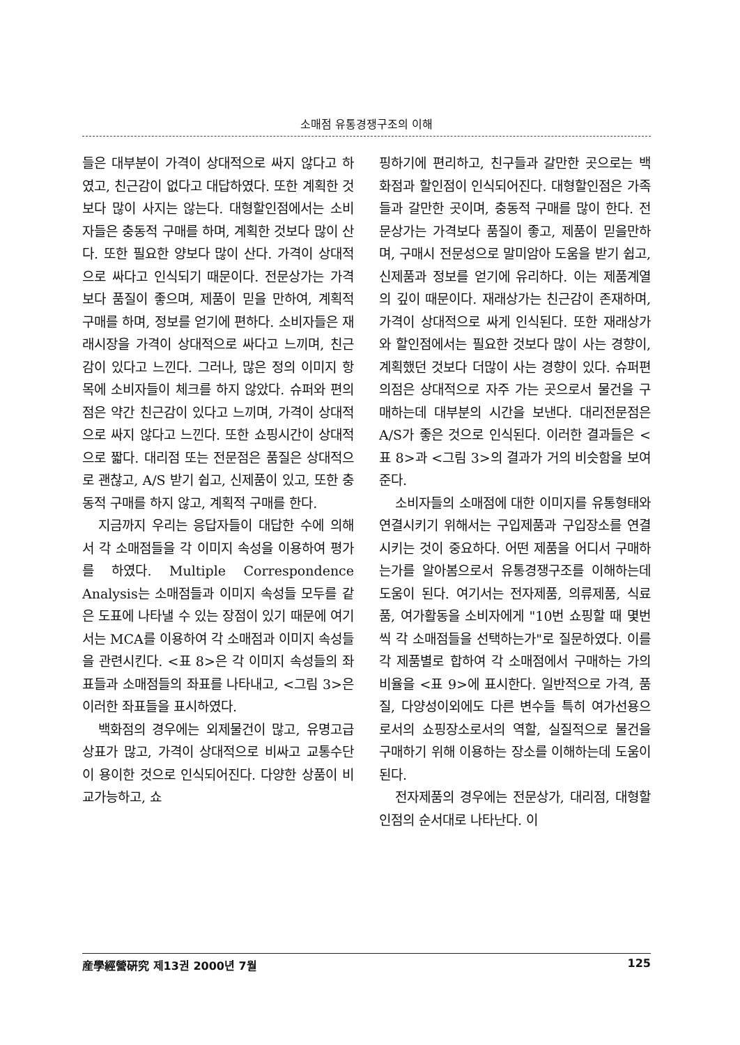소매점 유통경쟁구조의 이해
들은 대부분이 가격이 상대적으로 싸지 않다고 하였고, 친근감이 없다고 대답하였다. 또한 계획한 것 보다 많이 사지는 않는다. 대형할인점에서는 소비자들은 충동적 구매를 하며, 계획한 것보다 많이 산다. 또한 필요한 양보다 많이 산다. 가격이 상대적으로 싸다고 인식되기 때문이다. 전문상가는 가격보다 품질이 좋으며, 제품이 믿을 만하여, 계획적 구매를 하며, 정보를 얻기에 편하다. 소비자들은 재래시장을 가격이 상대적으로 싸다고 느끼며, 친근감이 있다고 느낀다. 그러나, 많은 정의 이미지 항목에 소비자들이 체크를 하지 않았다. 슈퍼와 편의점은 약간 친근감이 있다고 느끼며, 가격이 상대적으로 싸지 않다고 느낀다. 또한 쇼핑시간이 상대적으로 짧다. 대리점 또는 전문점은 품질은 상대적으로 괜찮고, A/S 받기 쉽고, 신제품이 있고, 또한 충동적 구매를 하지 않고, 계획적 구매를 한다.
지금까지 우리는 응답자들이 대답한 수에 의해서 각 소매점들을 각 이미지 속성을 이용하여 평가를 하였다. Multiple Correspondence Analysis는 소매점들과 이미지 속성들 모두를 같은 도표에 나타낼 수 있는 장점이 있기 때문에 여기서는 MCA를 이용하여 각 소매점과 이미지 속성들을 관련시킨다. <표 8>은 각 이미지 속성들의 좌표들과 소매점들의 좌표를 나타내고, <그림 3>은 이러한 좌표들을 표시하였다.
백화점의 경우에는 외제물건이 많고, 유명고급상표가 많고, 가격이 상대적으로 비싸고 교통수단이 용이한 것으로 인식되어진다. 다양한 상품이 비교가능하고, 쇼
핑하기에 편리하고, 친구들과 갈만한 곳으로는 백화점과 할인점이 인식되어진다. 대형할인점은 가족들과 갈만한 곳이며, 충동적 구매를 많이 한다. 전문상가는 가격보다 품질이 좋고, 제품이 믿을만하며, 구매시 전문성으로 말미암아 도움을 받기 쉽고, 신제품과 정보를 얻기에 유리하다. 이는 제품계열의 깊이 때문이다. 재래상가는 친근감이 존재하며, 가격이 상대적으로 싸게 인식된다. 또한 재래상가와 할인점에서는 필요한 것보다 많이 사는 경향이, 계획했던 것보다 더많이 사는 경향이 있다. 슈퍼편의점은 상대적으로 자주 가는 곳으로서 물건을 구매하는데 대부분의 시간을 보낸다. 대리전문점은 A/S가 좋은 것으로 인식된다. 이러한 결과들은 <표 8>과 <그림 3>의 결과가 거의 비슷함을 보여준다.
소비자들의 소매점에 대한 이미지를 유통형태와 연결시키기 위해서는 구입제품과 구입장소를 연결시키는 것이 중요하다. 어떤 제품을 어디서 구매하는가를 알아봄으로서 유통경쟁구조를 이해하는데 도움이 된다. 여기서는 전자제품, 의류제품, 식료품, 여가활동을 소비자에게 "10번 쇼핑할 때 몇번씩 각 소매점들을 선택하는가"로 질문하였다. 이를 각 제품별로 합하여 각 소매점에서 구매하는 가의 비율을 <표 9>에 표시한다. 일반적으로 가격, 품질, 다양성이외에도 다른 변수들 특히 여가선용으로서의 쇼핑장소로서의 역할, 실질적으로 물건을 구매하기 위해 이용하는 장소를 이해하는데 도움이 된다.
전자제품의 경우에는 전문상가, 대리점, 대형할인점의 순서대로 나타난다. 이
産學經營硏究 제13권 2000년 7월 125